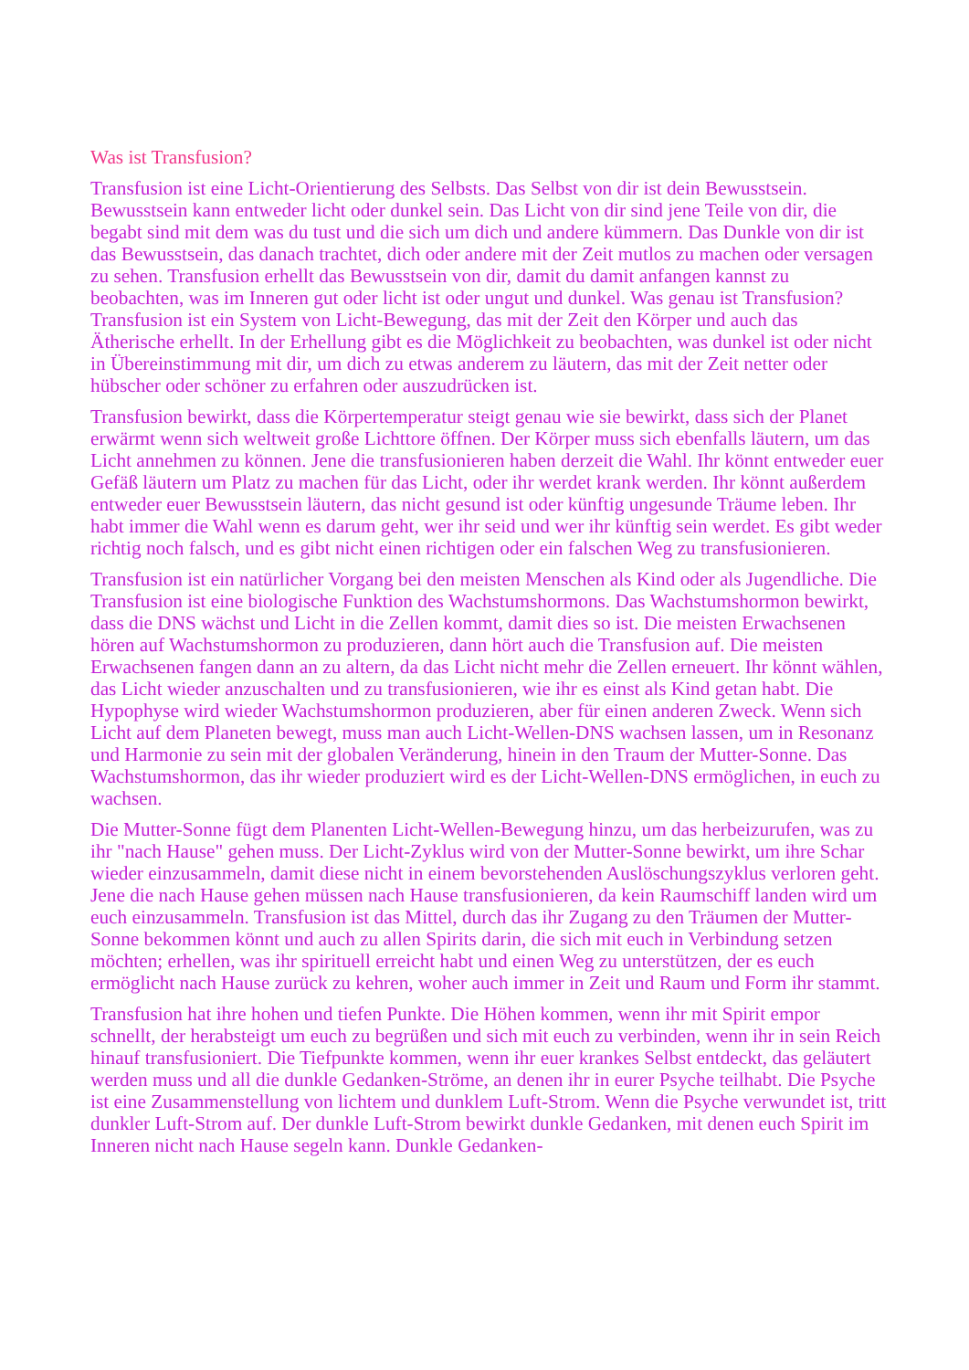Was ist Transfusion?
Transfusion ist eine Licht-Orientierung des Selbsts. Das Selbst von dir ist dein Bewusstsein. Bewusstsein kann entweder licht oder dunkel sein. Das Licht von dir sind jene Teile von dir, die begabt sind mit dem was du tust und die sich um dich und andere kümmern. Das Dunkle von dir ist das Bewusstsein, das danach trachtet, dich oder andere mit der Zeit mutlos zu machen oder versagen zu sehen. Transfusion erhellt das Bewusstsein von dir, damit du damit anfangen kannst zu beobachten, was im Inneren gut oder licht ist oder ungut und dunkel. Was genau ist Transfusion? Transfusion ist ein System von Licht-Bewegung, das mit der Zeit den Körper und auch das Ätherische erhellt. In der Erhellung gibt es die Möglichkeit zu beobachten, was dunkel ist oder nicht in Übereinstimmung mit dir, um dich zu etwas anderem zu läutern, das mit der Zeit netter oder hübscher oder schöner zu erfahren oder auszudrücken ist.
Transfusion bewirkt, dass die Körpertemperatur steigt genau wie sie bewirkt, dass sich der Planet erwärmt wenn sich weltweit große Lichttore öffnen. Der Körper muss sich ebenfalls läutern, um das Licht annehmen zu können. Jene die transfusionieren haben derzeit die Wahl. Ihr könnt entweder euer Gefäß läutern um Platz zu machen für das Licht, oder ihr werdet krank werden. Ihr könnt außerdem entweder euer Bewusstsein läutern, das nicht gesund ist oder künftig ungesunde Träume leben. Ihr habt immer die Wahl wenn es darum geht, wer ihr seid und wer ihr künftig sein werdet. Es gibt weder richtig noch falsch, und es gibt nicht einen richtigen oder ein falschen Weg zu transfusionieren.
Transfusion ist ein natürlicher Vorgang bei den meisten Menschen als Kind oder als Jugendliche. Die Transfusion ist eine biologische Funktion des Wachstumshormons. Das Wachstumshormon bewirkt, dass die DNS wächst und Licht in die Zellen kommt, damit dies so ist. Die meisten Erwachsenen hören auf Wachstumshormon zu produzieren, dann hört auch die Transfusion auf. Die meisten Erwachsenen fangen dann an zu altern, da das Licht nicht mehr die Zellen erneuert. Ihr könnt wählen, das Licht wieder anzuschalten und zu transfusionieren, wie ihr es einst als Kind getan habt. Die Hypophyse wird wieder Wachstumshormon produzieren, aber für einen anderen Zweck. Wenn sich Licht auf dem Planeten bewegt, muss man auch Licht-Wellen-DNS wachsen lassen, um in Resonanz und Harmonie zu sein mit der globalen Veränderung, hinein in den Traum der Mutter-Sonne. Das Wachstumshormon, das ihr wieder produziert wird es der Licht-Wellen-DNS ermöglichen, in euch zu wachsen.
Die Mutter-Sonne fügt dem Planenten Licht-Wellen-Bewegung hinzu, um das herbeizurufen, was zu ihr "nach Hause" gehen muss. Der Licht-Zyklus wird von der Mutter-Sonne bewirkt, um ihre Schar wieder einzusammeln, damit diese nicht in einem bevorstehenden Auslöschungszyklus verloren geht. Jene die nach Hause gehen müssen nach Hause transfusionieren, da kein Raumschiff landen wird um euch einzusammeln. Transfusion ist das Mittel, durch das ihr Zugang zu den Träumen der Mutter-Sonne bekommen könnt und auch zu allen Spirits darin, die sich mit euch in Verbindung setzen möchten; erhellen, was ihr spirituell erreicht habt und einen Weg zu unterstützen, der es euch ermöglicht nach Hause zurück zu kehren, woher auch immer in Zeit und Raum und Form ihr stammt.
Transfusion hat ihre hohen und tiefen Punkte. Die Höhen kommen, wenn ihr mit Spirit empor schnellt, der herabsteigt um euch zu begrüßen und sich mit euch zu verbinden, wenn ihr in sein Reich hinauf transfusioniert. Die Tiefpunkte kommen, wenn ihr euer krankes Selbst entdeckt, das geläutert werden muss und all die dunkle Gedanken-Ströme, an denen ihr in eurer Psyche teilhabt. Die Psyche ist eine Zusammenstellung von lichtem und dunklem Luft-Strom. Wenn die Psyche verwundet ist, tritt dunkler Luft-Strom auf. Der dunkle Luft-Strom bewirkt dunkle Gedanken, mit denen euch Spirit im Inneren nicht nach Hause segeln kann. Dunkle Gedanken-